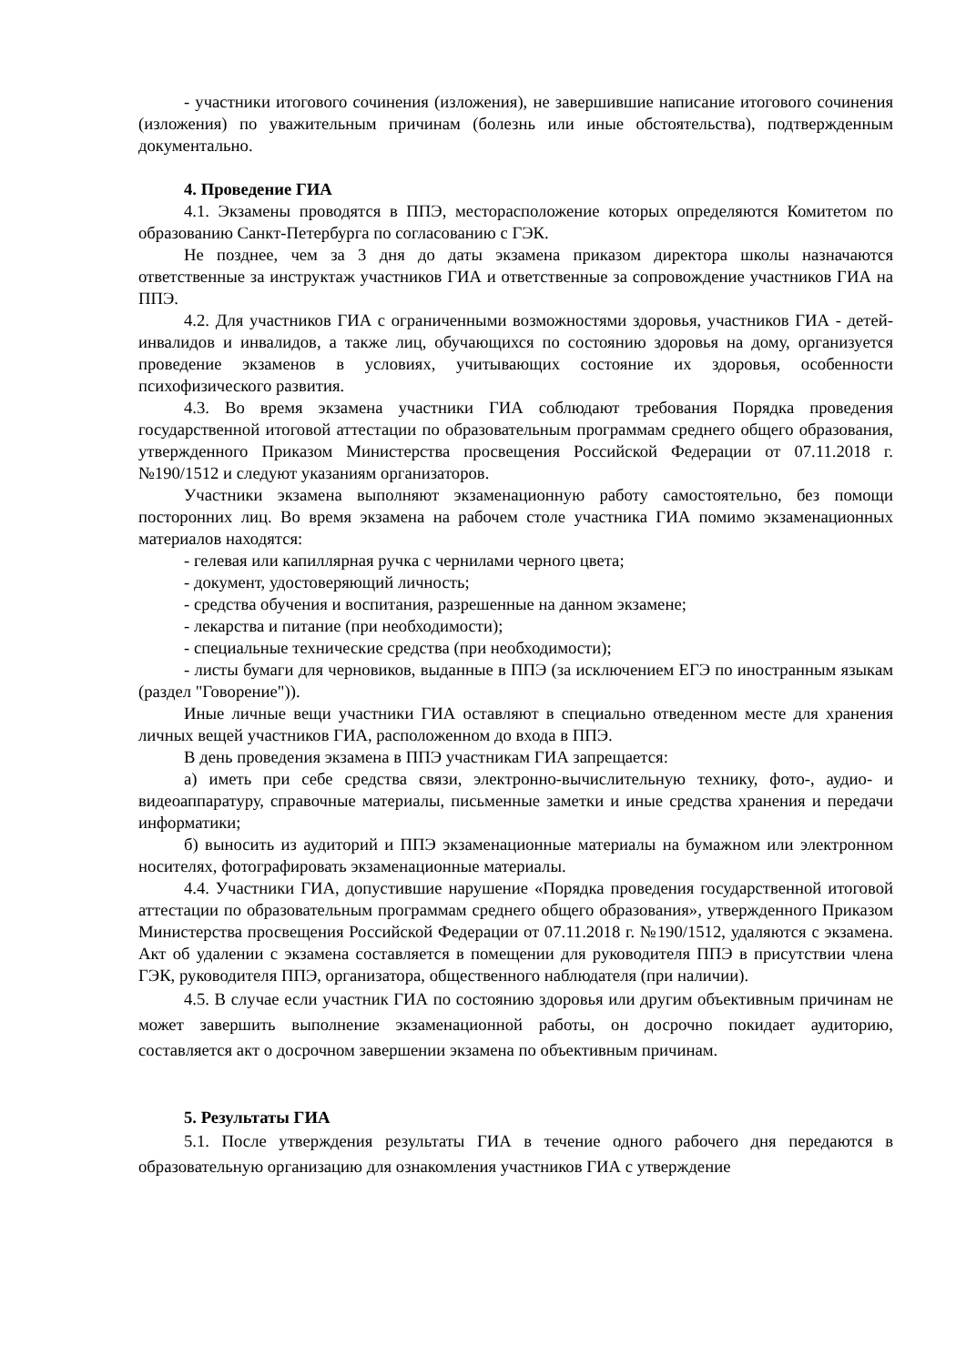- участники итогового сочинения (изложения), не завершившие написание итогового сочинения (изложения) по уважительным причинам (болезнь или иные обстоятельства), подтвержденным документально.
4. Проведение ГИА
4.1. Экзамены проводятся в ППЭ, месторасположение которых определяются Комитетом по образованию Санкт-Петербурга по согласованию с ГЭК.
Не позднее, чем за 3 дня до даты экзамена приказом директора школы назначаются ответственные за инструктаж участников ГИА и ответственные за сопровождение участников ГИА на ППЭ.
4.2. Для участников ГИА с ограниченными возможностями здоровья, участников ГИА - детей-инвалидов и инвалидов, а также лиц, обучающихся по состоянию здоровья на дому, организуется проведение экзаменов в условиях, учитывающих состояние их здоровья, особенности психофизического развития.
4.3. Во время экзамена участники ГИА соблюдают требования Порядка проведения государственной итоговой аттестации по образовательным программам среднего общего образования, утвержденного Приказом Министерства просвещения Российской Федерации от 07.11.2018 г. №190/1512 и следуют указаниям организаторов.
Участники экзамена выполняют экзаменационную работу самостоятельно, без помощи посторонних лиц. Во время экзамена на рабочем столе участника ГИА помимо экзаменационных материалов находятся:
- гелевая или капиллярная ручка с чернилами черного цвета;
- документ, удостоверяющий личность;
- средства обучения и воспитания, разрешенные на данном экзамене;
- лекарства и питание (при необходимости);
- специальные технические средства (при необходимости);
- листы бумаги для черновиков, выданные в ППЭ (за исключением ЕГЭ по иностранным языкам (раздел "Говорение")).
Иные личные вещи участники ГИА оставляют в специально отведенном месте для хранения личных вещей участников ГИА, расположенном до входа в ППЭ.
В день проведения экзамена в ППЭ участникам ГИА запрещается:
а) иметь при себе средства связи, электронно-вычислительную технику, фото-, аудио- и видеоаппаратуру, справочные материалы, письменные заметки и иные средства хранения и передачи информатики;
б) выносить из аудиторий и ППЭ экзаменационные материалы на бумажном или электронном носителях, фотографировать экзаменационные материалы.
4.4. Участники ГИА, допустившие нарушение «Порядка проведения государственной итоговой аттестации по образовательным программам среднего общего образования», утвержденного Приказом Министерства просвещения Российской Федерации от 07.11.2018 г. №190/1512, удаляются с экзамена. Акт об удалении с экзамена составляется в помещении для руководителя ППЭ в присутствии члена ГЭК, руководителя ППЭ, организатора, общественного наблюдателя (при наличии).
4.5. В случае если участник ГИА по состоянию здоровья или другим объективным причинам не может завершить выполнение экзаменационной работы, он досрочно покидает аудиторию, составляется акт о досрочном завершении экзамена по объективным причинам.
5. Результаты ГИА
5.1. После утверждения результаты ГИА в течение одного рабочего дня передаются в образовательную организацию для ознакомления участников ГИА с утверждение